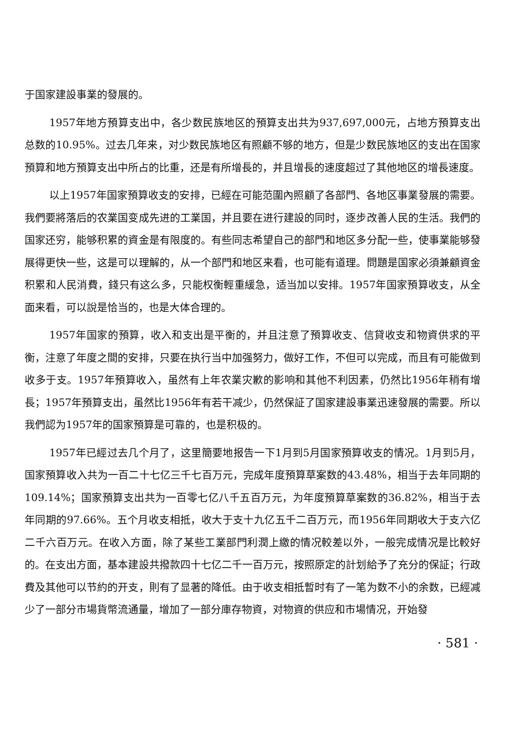于国家建設事業的發展的。
1957年地方預算支出中，各少数民族地区的預算支出共为937,697,000元，占地方預算支出总数的10.95%。过去几年来，对少数民族地区有照顧不够的地方，但是少数民族地区的支出在国家預算和地方預算支出中所占的比重，还是有所增長的，并且增長的速度超过了其他地区的增長速度。
以上1957年国家預算收支的安排，已經在可能范圍內照顧了各部門、各地区事業發展的需要。我們要將落后的农業国变成先进的工業国，并且要在进行建設的同时，逐步改善人民的生活。我們的国家还穷，能够积累的資金是有限度的。有些同志希望自己的部門和地区多分配一些，使事業能够發展得更快一些，这是可以理解的，从一个部門和地区来看，也可能有道理。問題是国家必須兼顧資金积累和人民消費，錢只有这么多，只能权衡輕重緩急，适当加以安排。1957年国家預算收支，从全面来看，可以說是恰当的，也是大体合理的。
1957年国家的預算，收入和支出是平衡的，并且注意了預算收支、信貸收支和物資供求的平衡，注意了年度之間的安排，只要在执行当中加强努力，做好工作，不但可以完成，而且有可能做到收多于支。1957年預算收入，虽然有上年农業灾歉的影响和其他不利因素，仍然比1956年稍有增長；1957年預算支出，虽然比1956年有若干减少，仍然保証了国家建設事業迅速發展的需要。所以我們認为1957年的国家預算是可靠的，也是积极的。
1957年已經过去几个月了，这里簡要地报告一下1月到5月国家預算收支的情况。1月到5月，国家預算收入共为一百二十七亿三千七百万元，完成年度預算草案数的43.48%，相当于去年同期的109.14%；国家預算支出共为一百零七亿八千五百万元，为年度預算草案数的36.82%，相当于去年同期的97.66%。五个月收支相抵，收大于支十九亿五千二百万元，而1956年同期收大于支六亿二千六百万元。在收入方面，除了某些工業部門利潤上繳的情况較差以外，一般完成情况是比較好的。在支出方面，基本建設共撥款四十七亿二千一百万元，按照原定的計划給予了充分的保証；行政費及其他可以节約的开支，則有了显著的降低。由于收支相抵暫时有了一笔为数不小的余数，已經减少了一部分市場貨幣流通量，增加了一部分庫存物資，对物資的供应和市場情况，开始發
· 581 ·